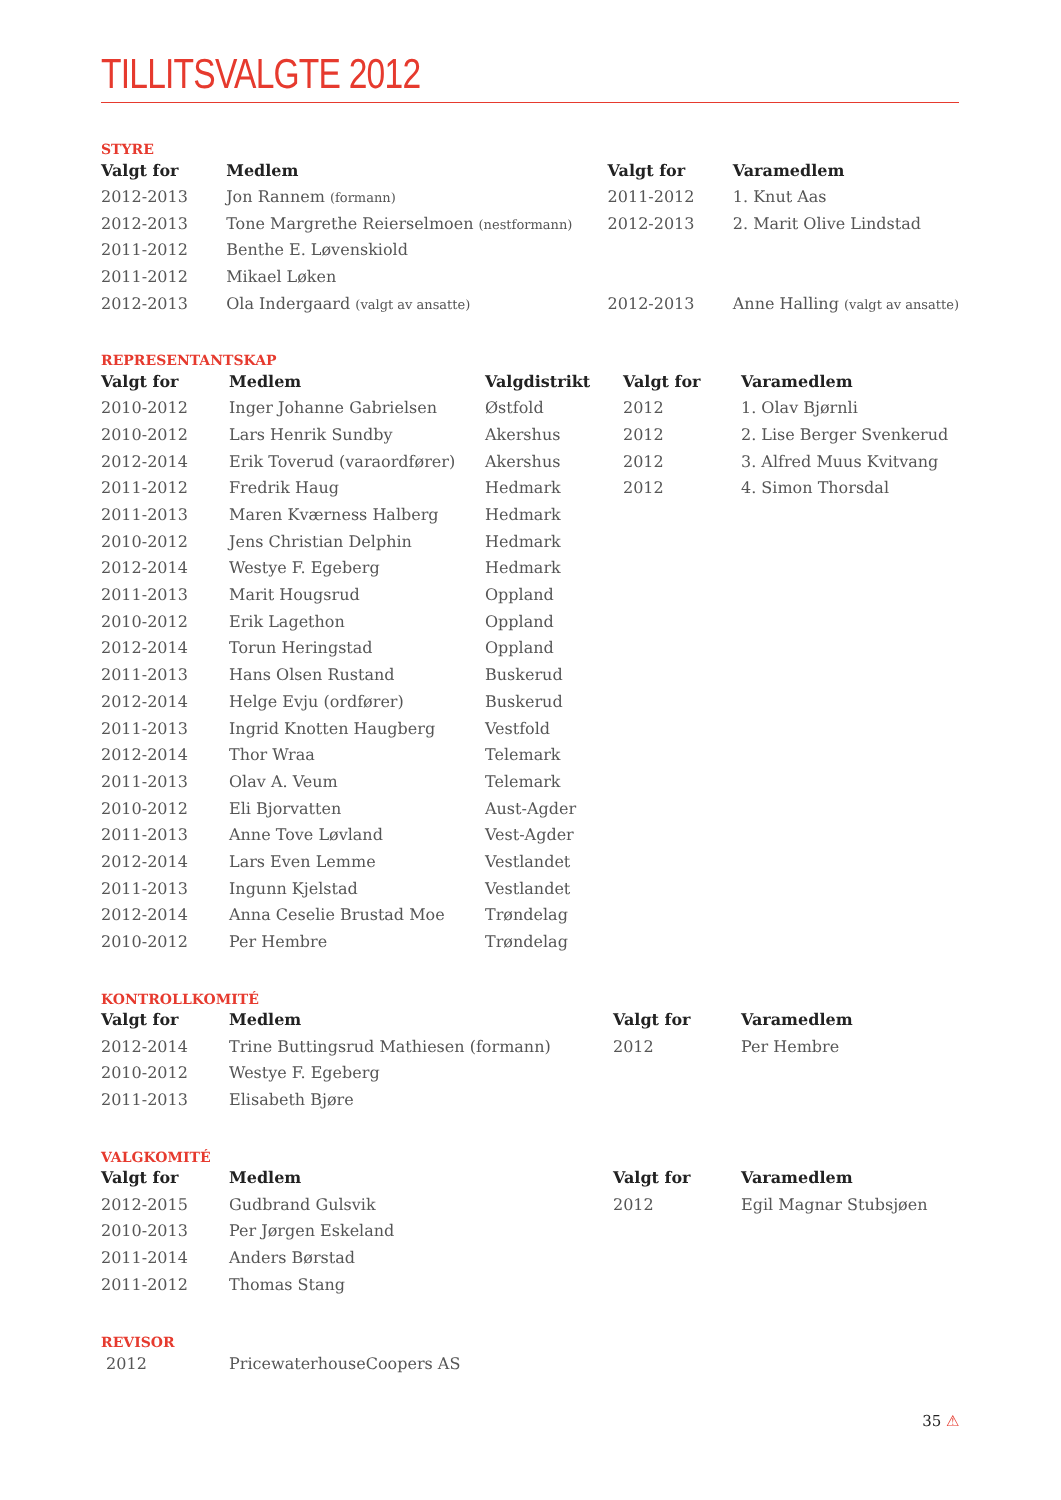TILLITSVALGTE 2012
STYRE
| Valgt for | Medlem | Valgt for | Varamedlem |
| --- | --- | --- | --- |
| 2012-2013 | Jon Rannem (formann) | 2011-2012 | 1. Knut Aas |
| 2012-2013 | Tone Margrethe Reierselmoen (nestformann) | 2012-2013 | 2. Marit Olive Lindstad |
| 2011-2012 | Benthe E. Løvenskiold | | |
| 2011-2012 | Mikael Løken | | |
| 2012-2013 | Ola Indergaard (valgt av ansatte) | 2012-2013 | Anne Halling (valgt av ansatte) |
REPRESENTANTSKAP
| Valgt for | Medlem | Valgdistrikt | Valgt for | Varamedlem |
| --- | --- | --- | --- | --- |
| 2010-2012 | Inger Johanne Gabrielsen | Østfold | 2012 | 1. Olav Bjørnli |
| 2010-2012 | Lars Henrik Sundby | Akershus | 2012 | 2. Lise Berger Svenkerud |
| 2012-2014 | Erik Toverud (varaordfører) | Akershus | 2012 | 3. Alfred Muus Kvitvang |
| 2011-2012 | Fredrik Haug | Hedmark | 2012 | 4. Simon Thorsdal |
| 2011-2013 | Maren Kværness Halberg | Hedmark | | |
| 2010-2012 | Jens Christian Delphin | Hedmark | | |
| 2012-2014 | Westye F. Egeberg | Hedmark | | |
| 2011-2013 | Marit Hougsrud | Oppland | | |
| 2010-2012 | Erik Lagethon | Oppland | | |
| 2012-2014 | Torun Heringstad | Oppland | | |
| 2011-2013 | Hans Olsen Rustand | Buskerud | | |
| 2012-2014 | Helge Evju (ordfører) | Buskerud | | |
| 2011-2013 | Ingrid Knotten Haugberg | Vestfold | | |
| 2012-2014 | Thor Wraa | Telemark | | |
| 2011-2013 | Olav A. Veum | Telemark | | |
| 2010-2012 | Eli Bjorvatten | Aust-Agder | | |
| 2011-2013 | Anne Tove Løvland | Vest-Agder | | |
| 2012-2014 | Lars Even Lemme | Vestlandet | | |
| 2011-2013 | Ingunn Kjelstad | Vestlandet | | |
| 2012-2014 | Anna Ceselie Brustad Moe | Trøndelag | | |
| 2010-2012 | Per Hembre | Trøndelag | | |
KONTROLLKOMITÉ
| Valgt for | Medlem | Valgt for | Varamedlem |
| --- | --- | --- | --- |
| 2012-2014 | Trine Buttingsrud Mathiesen (formann) | 2012 | Per Hembre |
| 2010-2012 | Westye F. Egeberg | | |
| 2011-2013 | Elisabeth Bjøre | | |
VALGKOMITÉ
| Valgt for | Medlem | Valgt for | Varamedlem |
| --- | --- | --- | --- |
| 2012-2015 | Gudbrand Gulsvik | 2012 | Egil Magnar Stubsjøen |
| 2010-2013 | Per Jørgen Eskeland | | |
| 2011-2014 | Anders Børstad | | |
| 2011-2012 | Thomas Stang | | |
REVISOR
| 2012 | PricewaterhouseCoopers AS |
35 ⚠